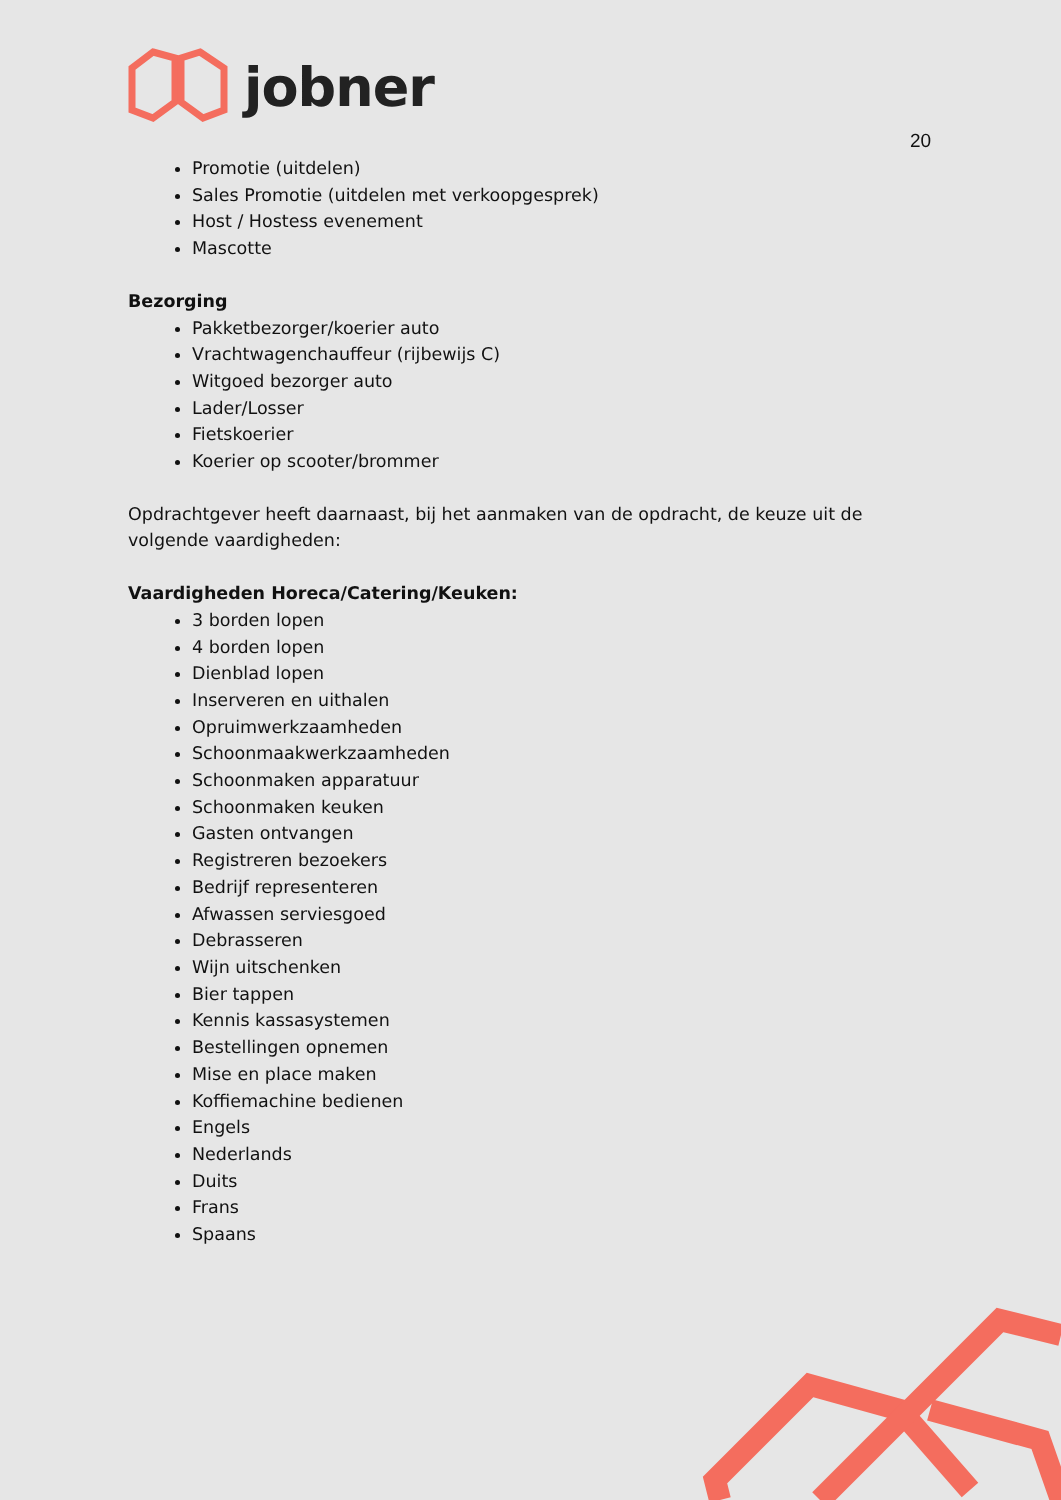jobner
20
Promotie (uitdelen)
Sales Promotie (uitdelen met verkoopgesprek)
Host / Hostess evenement
Mascotte
Bezorging
Pakketbezorger/koerier auto
Vrachtwagenchauffeur (rijbewijs C)
Witgoed bezorger auto
Lader/Losser
Fietskoerier
Koerier op scooter/brommer
Opdrachtgever heeft daarnaast, bij het aanmaken van de opdracht, de keuze uit de volgende vaardigheden:
Vaardigheden Horeca/Catering/Keuken:
3 borden lopen
4 borden lopen
Dienblad lopen
Inserveren en uithalen
Opruimwerkzaamheden
Schoonmaakwerkzaamheden
Schoonmaken apparatuur
Schoonmaken keuken
Gasten ontvangen
Registreren bezoekers
Bedrijf representeren
Afwassen serviesgoed
Debrasseren
Wijn uitschenken
Bier tappen
Kennis kassasystemen
Bestellingen opnemen
Mise en place maken
Koffiemachine bedienen
Engels
Nederlands
Duits
Frans
Spaans